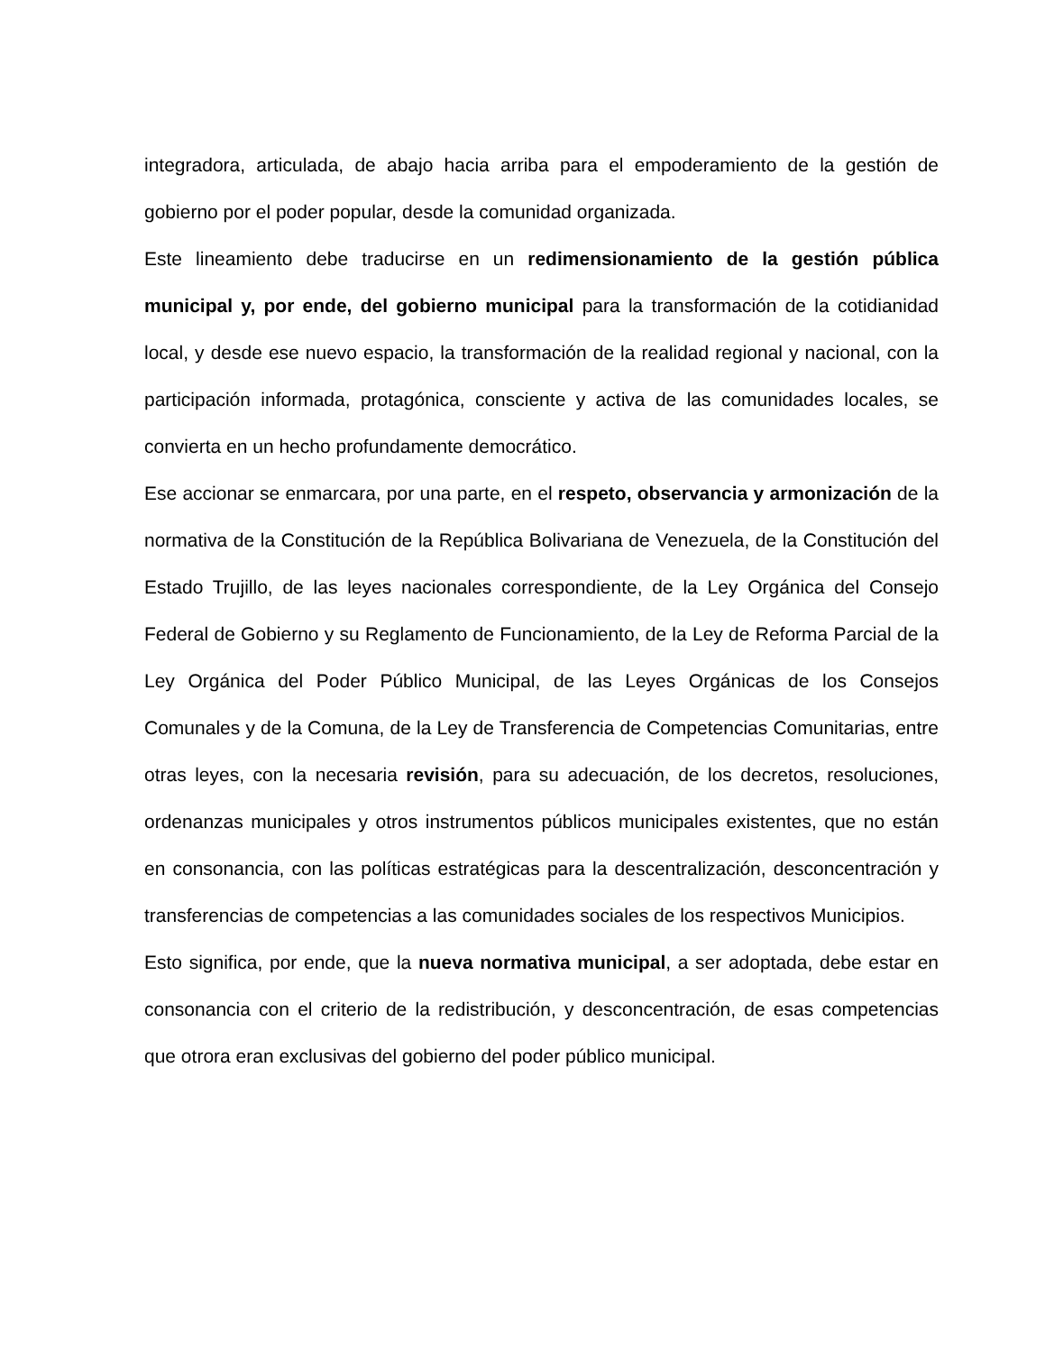integradora, articulada, de abajo hacia arriba para el empoderamiento de la gestión de gobierno por el poder popular, desde la comunidad organizada.
Este lineamiento debe traducirse en un redimensionamiento de la gestión pública municipal y, por ende, del gobierno municipal para la transformación de la cotidianidad local, y desde ese nuevo espacio, la transformación de la realidad regional y nacional, con la participación informada, protagónica, consciente y activa de las comunidades locales, se convierta en un hecho profundamente democrático.
Ese accionar se enmarcara, por una parte, en el respeto, observancia y armonización de la normativa de la Constitución de la República Bolivariana de Venezuela, de la Constitución del Estado Trujillo, de las leyes nacionales correspondiente, de la Ley Orgánica del Consejo Federal de Gobierno y su Reglamento de Funcionamiento, de la Ley de Reforma Parcial de la Ley Orgánica del Poder Público Municipal, de las Leyes Orgánicas de los Consejos Comunales y de la Comuna, de la Ley de Transferencia de Competencias Comunitarias, entre otras leyes, con la necesaria revisión, para su adecuación, de los decretos, resoluciones, ordenanzas municipales y otros instrumentos públicos municipales existentes, que no están en consonancia, con las políticas estratégicas para la descentralización, desconcentración y transferencias de competencias a las comunidades sociales de los respectivos Municipios.
Esto significa, por ende, que la nueva normativa municipal, a ser adoptada, debe estar en consonancia con el criterio de la redistribución, y desconcentración, de esas competencias que otrora eran exclusivas del gobierno del poder público municipal.